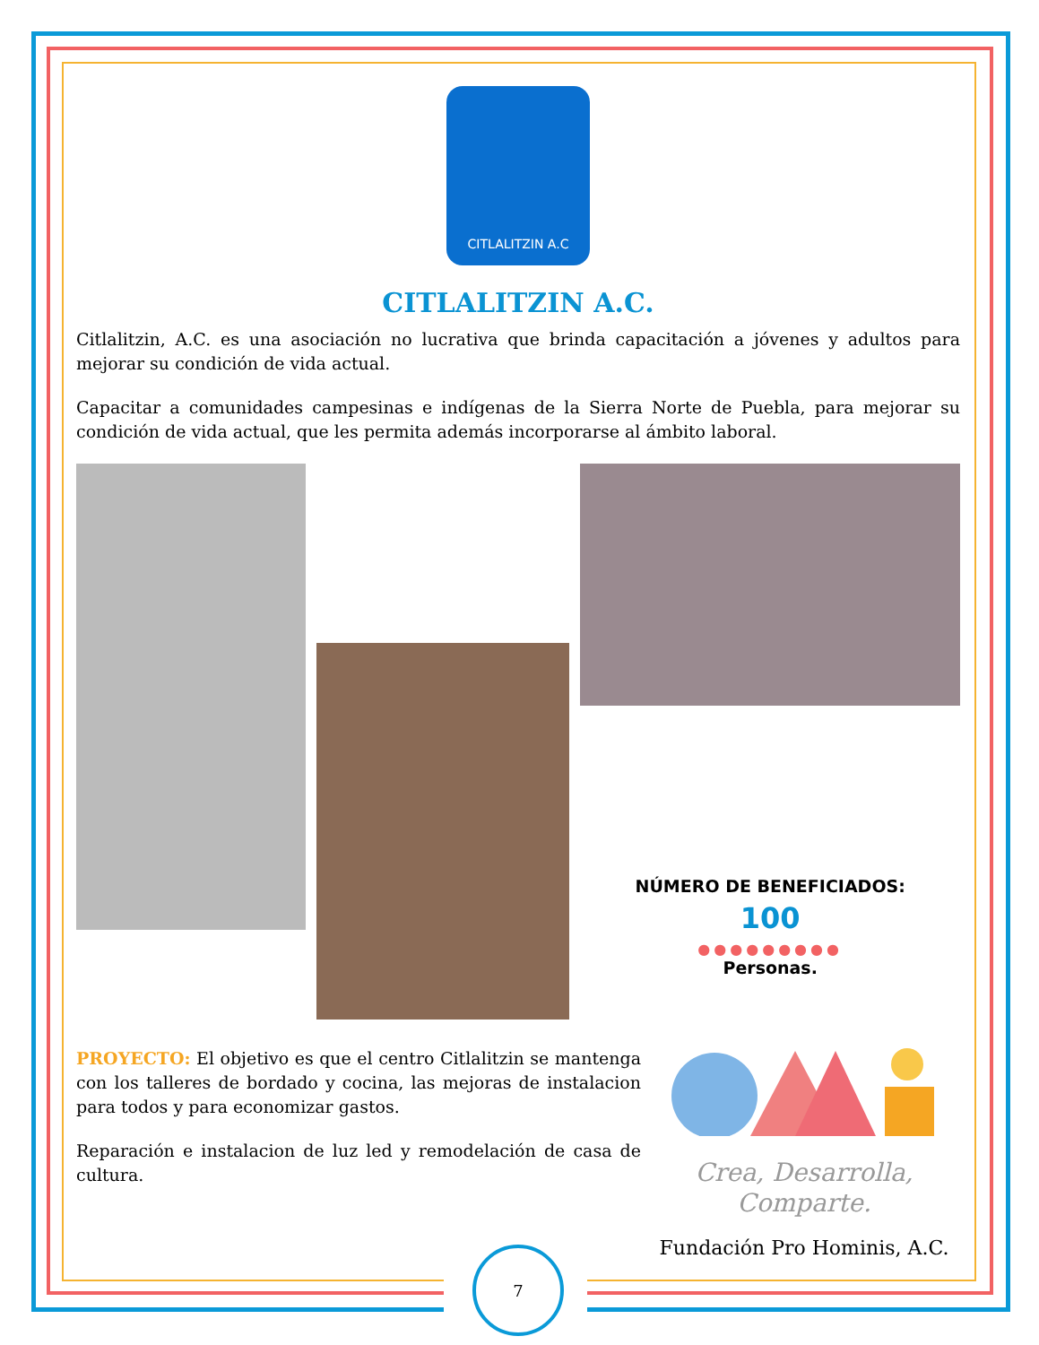CITLALITZIN A.C
CITLALITZIN A.C.
Citlalitzin, A.C. es una asociación no lucrativa que brinda capacitación a jóvenes y adultos para mejorar su condición de vida actual.
Capacitar a comunidades campesinas e indígenas de la Sierra Norte de Puebla, para mejorar su condición de vida actual, que les permita además incorporarse al ámbito laboral.
NÚMERO DE BENEFICIADOS:
100
●●●●●●●●●
Personas.
PROYECTO: El objetivo es que el centro Citlalitzin se mantenga con los talleres de bordado y cocina, las mejoras de instalacion para todos y para economizar gastos.
Reparación e instalacion de luz led y remodelación de casa de cultura.
Crea, Desarrolla,
Comparte.
Fundación Pro Hominis, A.C.
7